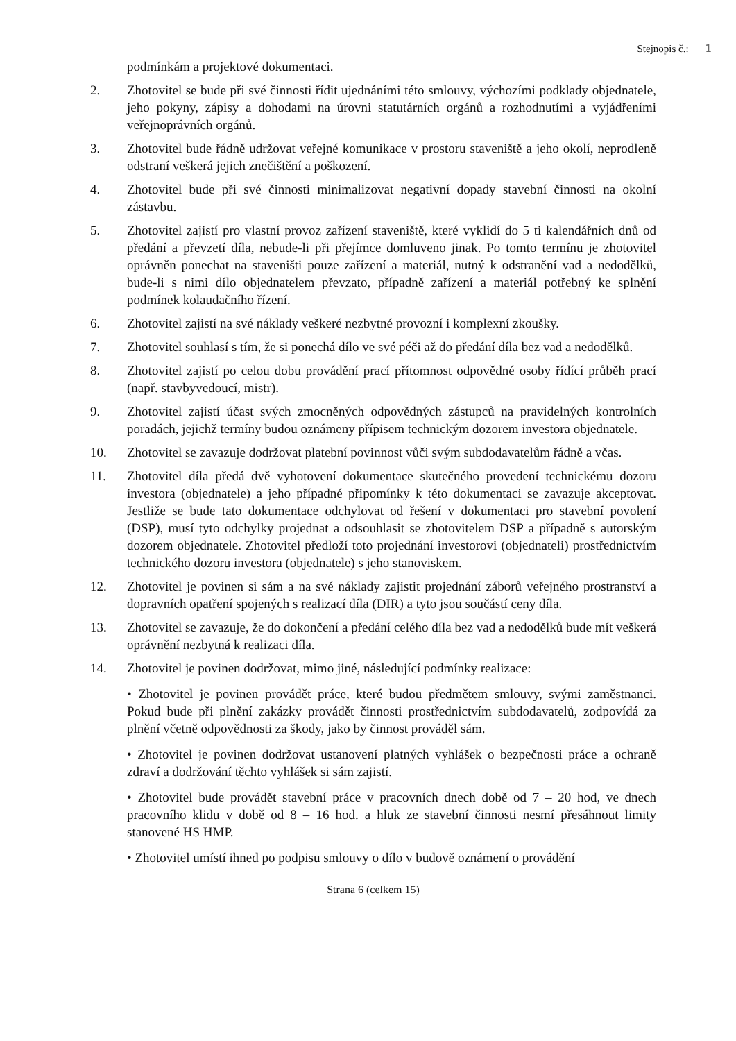Stejnopis č.: 1
podmínkám a projektové dokumentaci.
2. Zhotovitel se bude při své činnosti řídit ujednáními této smlouvy, výchozími podklady objednatele, jeho pokyny, zápisy a dohodami na úrovni statutárních orgánů a rozhodnutími a vyjádřeními veřejnoprávních orgánů.
3. Zhotovitel bude řádně udržovat veřejné komunikace v prostoru staveniště a jeho okolí, neprodleně odstraní veškerá jejich znečištění a poškození.
4. Zhotovitel bude při své činnosti minimalizovat negativní dopady stavební činnosti na okolní zástavbu.
5. Zhotovitel zajistí pro vlastní provoz zařízení staveniště, které vyklidí do 5 ti kalendářních dnů od předání a převzetí díla, nebude-li při přejímce domluveno jinak. Po tomto termínu je zhotovitel oprávněn ponechat na staveništi pouze zařízení a materiál, nutný k odstranění vad a nedodělků, bude-li s nimi dílo objednatelem převzato, případně zařízení a materiál potřebný ke splnění podmínek kolaudačního řízení.
6. Zhotovitel zajistí na své náklady veškeré nezbytné provozní i komplexní zkoušky.
7. Zhotovitel souhlasí s tím, že si ponechá dílo ve své péči až do předání díla bez vad a nedodělků.
8. Zhotovitel zajistí po celou dobu provádění prací přítomnost odpovědné osoby řídící průběh prací (např. stavbyvedoucí, mistr).
9. Zhotovitel zajistí účast svých zmocněných odpovědných zástupců na pravidelných kontrolních poradách, jejichž termíny budou oznámeny přípisem technickým dozorem investora objednatele.
10. Zhotovitel se zavazuje dodržovat platební povinnost vůči svým subdodavatelům řádně a včas.
11. Zhotovitel díla předá dvě vyhotovení dokumentace skutečného provedení technickému dozoru investora (objednatele) a jeho případné připomínky k této dokumentaci se zavazuje akceptovat. Jestliže se bude tato dokumentace odchylovat od řešení v dokumentaci pro stavební povolení (DSP), musí tyto odchylky projednat a odsouhlasit se zhotovitelem DSP a případně s autorským dozorem objednatele. Zhotovitel předloží toto projednání investorovi (objednateli) prostřednictvím technického dozoru investora (objednatele) s jeho stanoviskem.
12. Zhotovitel je povinen si sám a na své náklady zajistit projednání záborů veřejného prostranství a dopravních opatření spojených s realizací díla (DIR) a tyto jsou součástí ceny díla.
13. Zhotovitel se zavazuje, že do dokončení a předání celého díla bez vad a nedodělků bude mít veškerá oprávnění nezbytná k realizaci díla.
14. Zhotovitel je povinen dodržovat, mimo jiné, následující podmínky realizace:
• Zhotovitel je povinen provádět práce, které budou předmětem smlouvy, svými zaměstnanci. Pokud bude při plnění zakázky provádět činnosti prostřednictvím subdodavatelů, zodpovídá za plnění včetně odpovědnosti za škody, jako by činnost prováděl sám.
• Zhotovitel je povinen dodržovat ustanovení platných vyhlášek o bezpečnosti práce a ochraně zdraví a dodržování těchto vyhlášek si sám zajistí.
• Zhotovitel bude provádět stavební práce v pracovních dnech době od 7 – 20 hod, ve dnech pracovního klidu v době od 8 – 16 hod. a hluk ze stavební činnosti nesmí přesáhnout limity stanovené HS HMP.
• Zhotovitel umístí ihned po podpisu smlouvy o dílo v budově oznámení o provádění
Strana 6 (celkem 15)